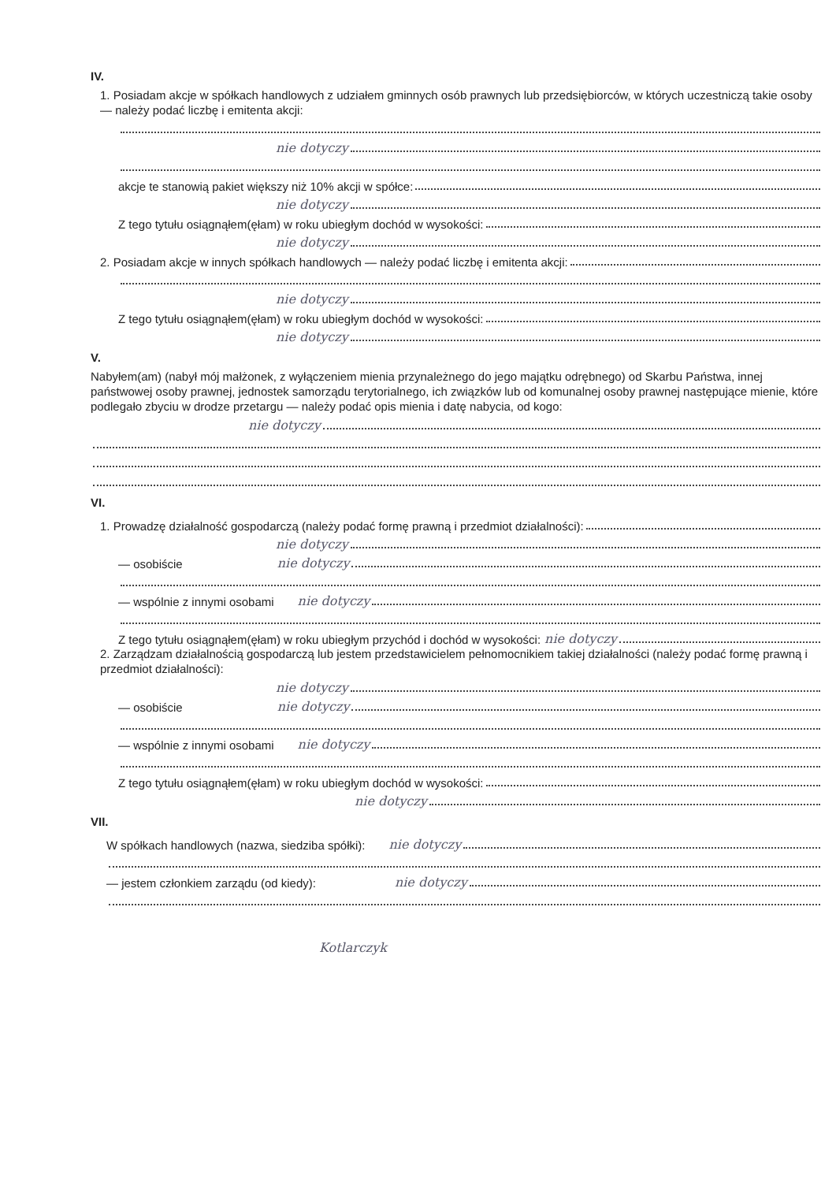IV.
1. Posiadam akcje w spółkach handlowych z udziałem gminnych osób prawnych lub przedsiębiorców, w których uczestniczą takie osoby — należy podać liczbę i emitenta akcji:
nie dotyczy
akcje te stanowią pakiet większy niż 10% akcji w spółce:
nie dotyczy
Z tego tytułu osiągnąłem(ęłam) w roku ubiegłym dochód w wysokości:
nie dotyczy
2. Posiadam akcje w innych spółkach handlowych — należy podać liczbę i emitenta akcji:
nie dotyczy
Z tego tytułu osiągnąłem(ęłam) w roku ubiegłym dochód w wysokości:
nie dotyczy
V.
Nabyłem(am) (nabył mój małżonek, z wyłączeniem mienia przynależnego do jego majątku odrębnego) od Skarbu Państwa, innej państwowej osoby prawnej, jednostek samorządu terytorialnego, ich związków lub od komunalnej osoby prawnej następujące mienie, które podlegało zbyciu w drodze przetargu — należy podać opis mienia i datę nabycia, od kogo:
nie dotyczy
VI.
1. Prowadzę działalność gospodarczą (należy podać formę prawną i przedmiot działalności):
nie dotyczy
— osobiście nie dotyczy
— wspólnie z innymi osobami nie dotyczy
Z tego tytułu osiągnąłem(ęłam) w roku ubiegłym przychód i dochód w wysokości: nie dotyczy
2. Zarządzam działalnością gospodarczą lub jestem przedstawicielem pełnomocnikiem takiej działalności (należy podać formę prawną i przedmiot działalności):
nie dotyczy
— osobiście nie dotyczy
— wspólnie z innymi osobami nie dotyczy
Z tego tytułu osiągnąłem(ęłam) w roku ubiegłym dochód w wysokości:
nie dotyczy
VII.
W spółkach handlowych (nazwa, siedziba spółki): nie dotyczy
— jestem członkiem zarządu (od kiedy): nie dotyczy
Kotlarczyk